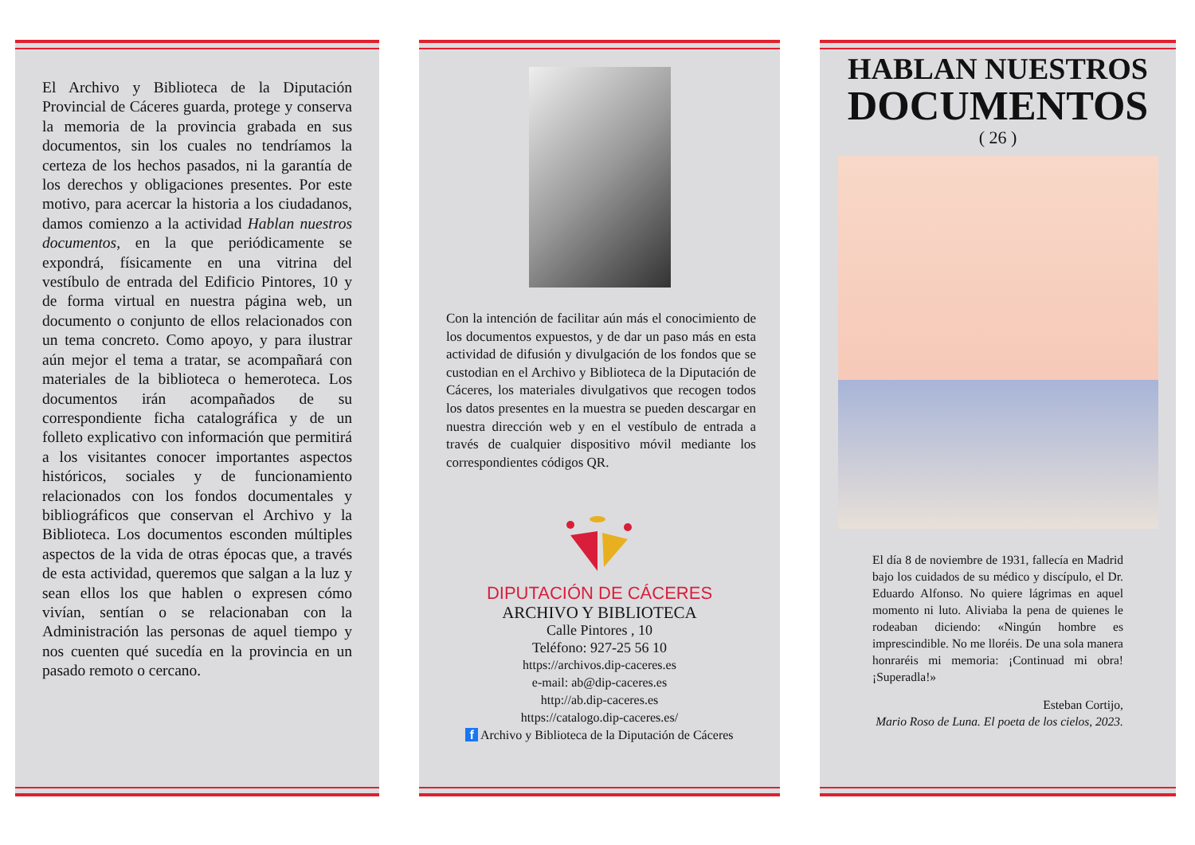El Archivo y Biblioteca de la Diputación Provincial de Cáceres guarda, protege y conserva la memoria de la provincia grabada en sus documentos, sin los cuales no tendríamos la certeza de los hechos pasados, ni la garantía de los derechos y obligaciones presentes. Por este motivo, para acercar la historia a los ciudadanos, damos comienzo a la actividad Hablan nuestros documentos, en la que periódicamente se expondrá, físicamente en una vitrina del vestíbulo de entrada del Edificio Pintores, 10 y de forma virtual en nuestra página web, un documento o conjunto de ellos relacionados con un tema concreto. Como apoyo, y para ilustrar aún mejor el tema a tratar, se acompañará con materiales de la biblioteca o hemeroteca. Los documentos irán acompañados de su correspondiente ficha catalográfica y de un folleto explicativo con información que permitirá a los visitantes conocer importantes aspectos históricos, sociales y de funcionamiento relacionados con los fondos documentales y bibliográficos que conservan el Archivo y la Biblioteca. Los documentos esconden múltiples aspectos de la vida de otras épocas que, a través de esta actividad, queremos que salgan a la luz y sean ellos los que hablen o expresen cómo vivían, sentían o se relacionaban con la Administración las personas de aquel tiempo y nos cuenten qué sucedía en la provincia en un pasado remoto o cercano.
Con la intención de facilitar aún más el conocimiento de los documentos expuestos, y de dar un paso más en esta actividad de difusión y divulgación de los fondos que se custodian en el Archivo y Biblioteca de la Diputación de Cáceres, los materiales divulgativos que recogen todos los datos presentes en la muestra se pueden descargar en nuestra dirección web y en el vestíbulo de entrada a través de cualquier dispositivo móvil mediante los correspondientes códigos QR.
DIPUTACIÓN DE CÁCERES
ARCHIVO Y BIBLIOTECA
Calle Pintores , 10
Teléfono: 927-25 56 10
https://archivos.dip-caceres.es
e-mail: ab@dip-caceres.es
http://ab.dip-caceres.es
https://catalogo.dip-caceres.es/
f Archivo y Biblioteca de la Diputación de Cáceres
HABLAN NUESTROS
DOCUMENTOS
( 26 )
El día 8 de noviembre de 1931, fallecía en Madrid bajo los cuidados de su médico y discípulo, el Dr. Eduardo Alfonso. No quiere lágrimas en aquel momento ni luto. Aliviaba la pena de quienes le rodeaban diciendo: «Ningún hombre es imprescindible. No me lloréis. De una sola manera honraréis mi memoria: ¡Continuad mi obra! ¡Superadla!»
Esteban Cortijo,
Mario Roso de Luna. El poeta de los cielos, 2023.